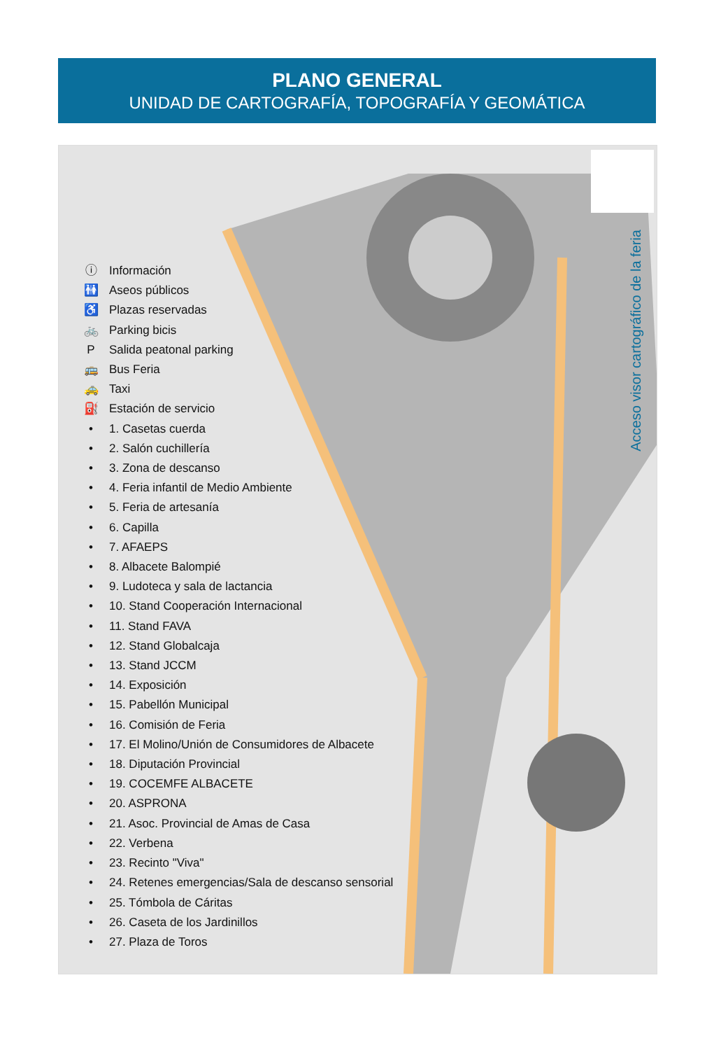PLANO GENERAL
UNIDAD DE CARTOGRAFÍA, TOPOGRAFÍA Y GEOMÁTICA
ⓘ Información
🚻 Aseos públicos
♿ Plazas reservadas
🚲 Parking bicis
P Salida peatonal parking
🚌 Bus Feria
🚕 Taxi
⛽ Estación de servicio
• 1. Casetas cuerda
• 2. Salón cuchillería
• 3. Zona de descanso
• 4. Feria infantil de Medio Ambiente
• 5. Feria de artesanía
• 6. Capilla
• 7. AFAEPS
• 8. Albacete Balompié
• 9. Ludoteca y sala de lactancia
• 10. Stand Cooperación Internacional
• 11. Stand FAVA
• 12. Stand Globalcaja
• 13. Stand JCCM
• 14. Exposición
• 15. Pabellón Municipal
• 16. Comisión de Feria
• 17. El Molino/Unión de Consumidores de Albacete
• 18. Diputación Provincial
• 19. COCEMFE ALBACETE
• 20. ASPRONA
• 21. Asoc. Provincial de Amas de Casa
• 22. Verbena
• 23. Recinto "Viva"
• 24. Retenes emergencias/Sala de descanso sensorial
• 25. Tómbola de Cáritas
• 26. Caseta de los Jardinillos
• 27. Plaza de Toros
Acceso visor cartográfico de la feria